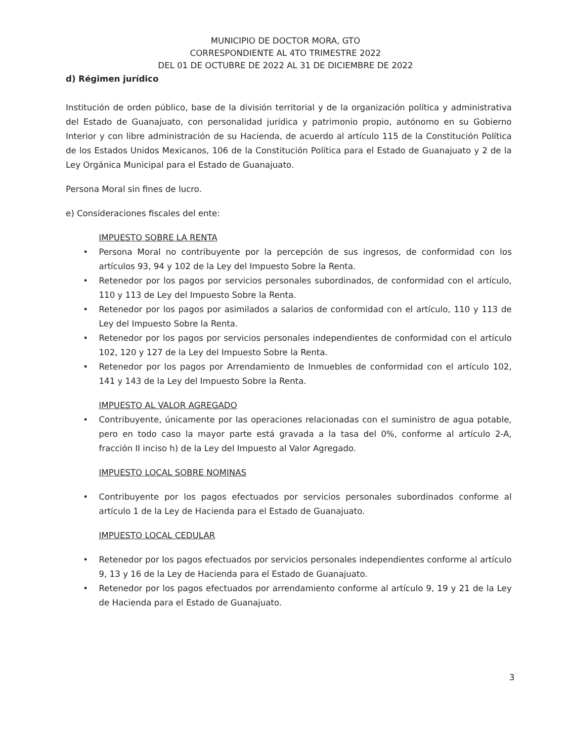MUNICIPIO DE DOCTOR MORA, GTO
CORRESPONDIENTE AL 4TO TRIMESTRE 2022
DEL 01 DE OCTUBRE DE 2022 AL 31 DE DICIEMBRE DE 2022
d) Régimen jurídico
Institución de orden público, base de la división territorial y de la organización política y administrativa del Estado de Guanajuato, con personalidad jurídica y patrimonio propio, autónomo en su Gobierno Interior y con libre administración de su Hacienda, de acuerdo al artículo 115 de la Constitución Política de los Estados Unidos Mexicanos, 106 de la Constitución Política para el Estado de Guanajuato y 2 de la Ley Orgánica Municipal para el Estado de Guanajuato.
Persona Moral sin fines de lucro.
e) Consideraciones fiscales del ente:
IMPUESTO SOBRE LA RENTA
• Persona Moral no contribuyente por la percepción de sus ingresos, de conformidad con los artículos 93, 94 y 102 de la Ley del Impuesto Sobre la Renta.
• Retenedor por los pagos por servicios personales subordinados, de conformidad con el artículo, 110 y 113 de Ley del Impuesto Sobre la Renta.
• Retenedor por los pagos por asimilados a salarios de conformidad con el artículo, 110 y 113 de Ley del Impuesto Sobre la Renta.
• Retenedor por los pagos por servicios personales independientes de conformidad con el artículo 102, 120 y 127 de la Ley del Impuesto Sobre la Renta.
• Retenedor por los pagos por Arrendamiento de Inmuebles de conformidad con el artículo 102, 141 y 143 de la Ley del Impuesto Sobre la Renta.
IMPUESTO AL VALOR AGREGADO
• Contribuyente, únicamente por las operaciones relacionadas con el suministro de agua potable, pero en todo caso la mayor parte está gravada a la tasa del 0%, conforme al artículo 2-A, fracción II inciso h) de la Ley del Impuesto al Valor Agregado.
IMPUESTO LOCAL SOBRE NOMINAS
• Contribuyente por los pagos efectuados por servicios personales subordinados conforme al artículo 1 de la Ley de Hacienda para el Estado de Guanajuato.
IMPUESTO LOCAL CEDULAR
• Retenedor por los pagos efectuados por servicios personales independientes conforme al artículo 9, 13 y 16 de la Ley de Hacienda para el Estado de Guanajuato.
• Retenedor por los pagos efectuados por arrendamiento conforme al artículo 9, 19 y 21 de la Ley de Hacienda para el Estado de Guanajuato.
3